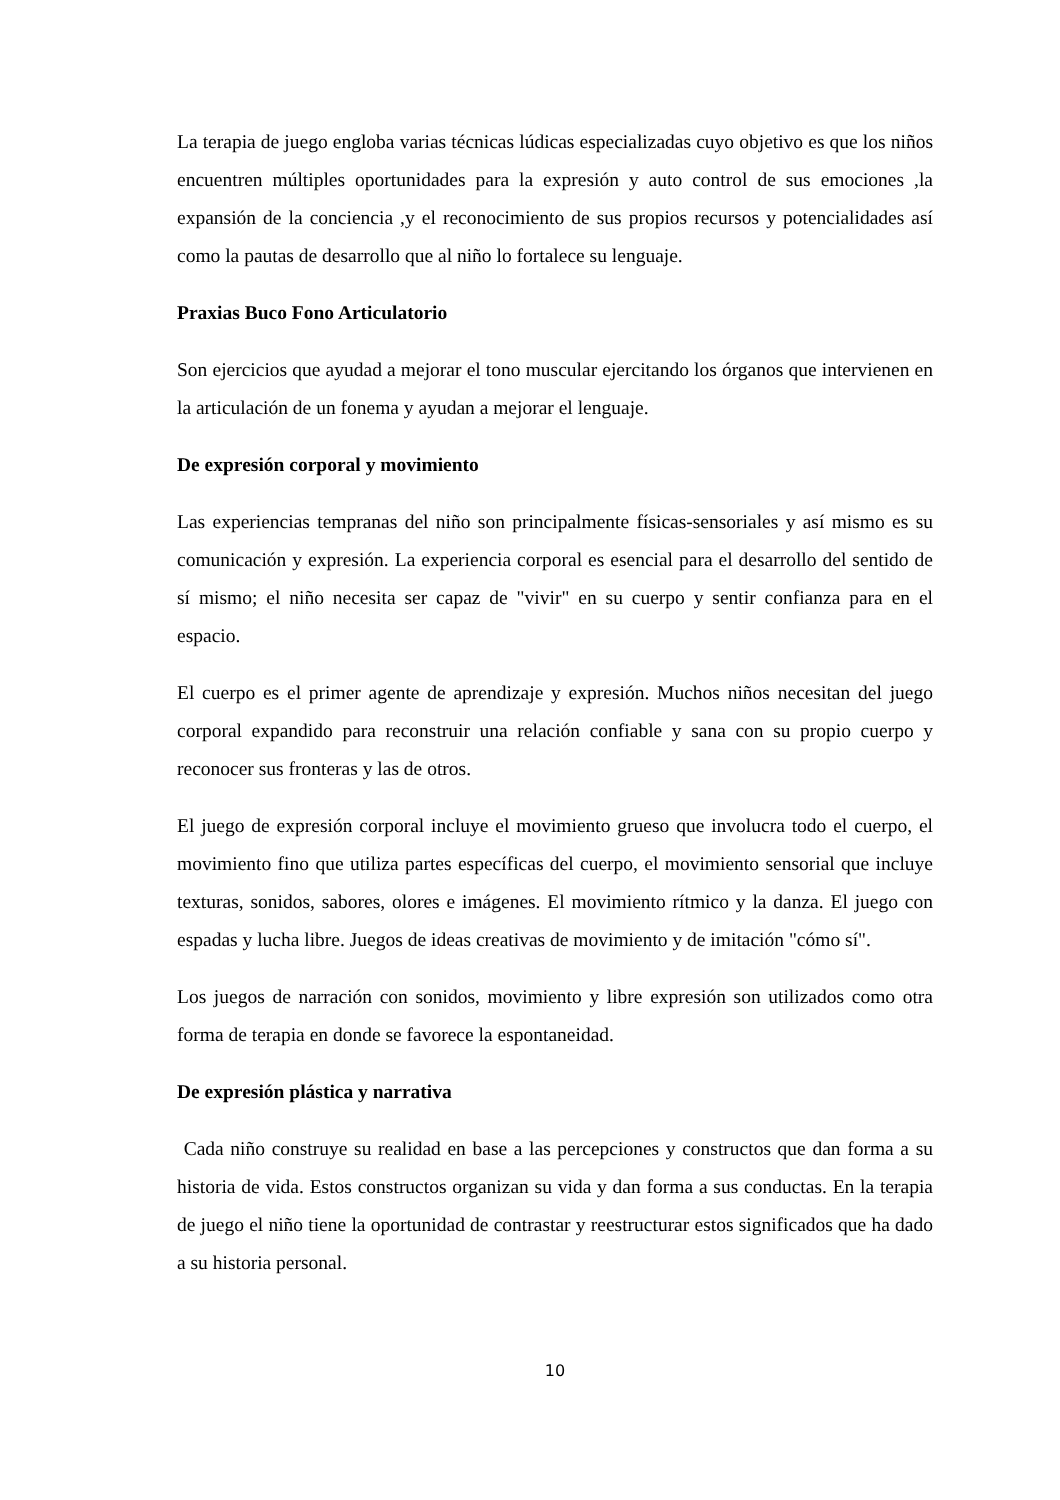La terapia de juego engloba varias técnicas lúdicas especializadas cuyo objetivo es que los niños encuentren múltiples oportunidades para la expresión y auto control de sus emociones ,la expansión de la conciencia ,y el reconocimiento de sus propios recursos y potencialidades así como la pautas de desarrollo que al niño lo fortalece su lenguaje.
Praxias Buco Fono Articulatorio
Son ejercicios que ayudad a mejorar el tono muscular ejercitando los órganos que intervienen en la articulación de un fonema y ayudan a mejorar el lenguaje.
De expresión corporal y movimiento
Las experiencias tempranas del niño son principalmente físicas-sensoriales y así mismo es su comunicación y expresión. La experiencia corporal es esencial para el desarrollo del sentido de sí mismo; el niño necesita ser capaz de "vivir" en su cuerpo y sentir confianza para en el espacio.
El cuerpo es el primer agente de aprendizaje y expresión. Muchos niños necesitan del juego corporal expandido para reconstruir una relación confiable y sana con su propio cuerpo y reconocer sus fronteras y las de otros.
El juego de expresión corporal incluye el movimiento grueso que involucra todo el cuerpo, el movimiento fino que utiliza partes específicas del cuerpo, el movimiento sensorial que incluye texturas, sonidos, sabores, olores e imágenes. El movimiento rítmico y la danza. El juego con espadas y lucha libre. Juegos de ideas creativas de movimiento y de imitación "cómo sí".
Los juegos de narración con sonidos, movimiento y libre expresión son utilizados como otra forma de terapia en donde se favorece la espontaneidad.
De expresión plástica y narrativa
Cada niño construye su realidad en base a las percepciones y constructos que dan forma a su historia de vida. Estos constructos organizan su vida y dan forma a sus conductas. En la terapia de juego el niño tiene la oportunidad de contrastar y reestructurar estos significados que ha dado a su historia personal.
10